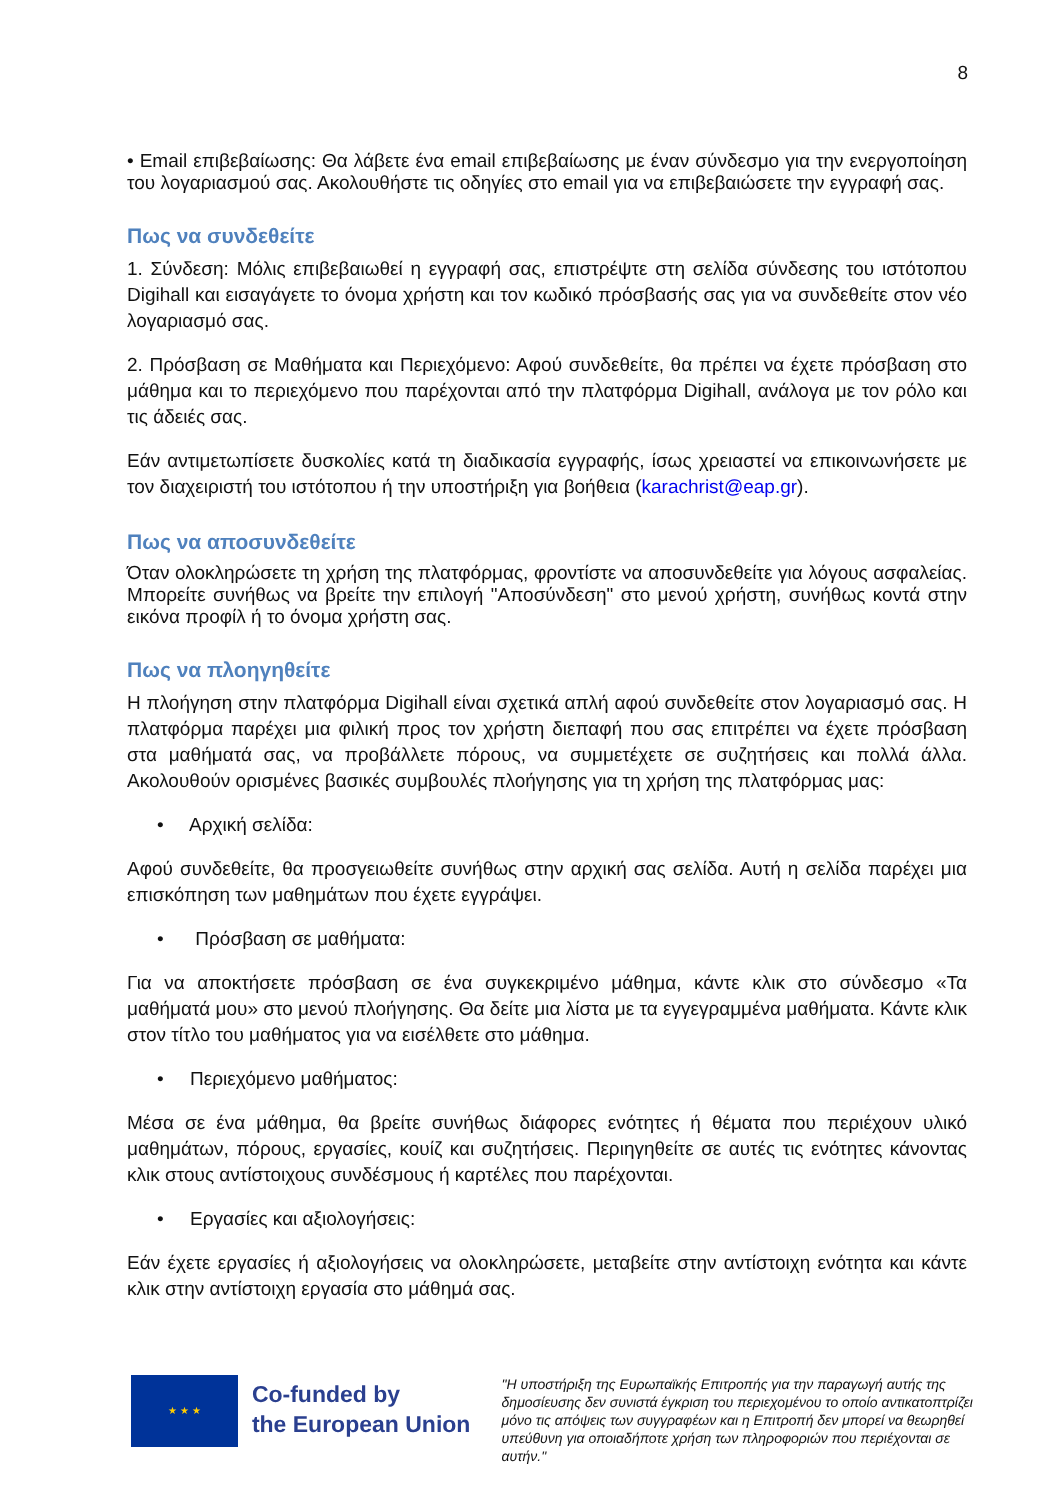8
• Email επιβεβαίωσης: Θα λάβετε ένα email επιβεβαίωσης με έναν σύνδεσμο για την ενεργοποίηση του λογαριασμού σας. Ακολουθήστε τις οδηγίες στο email για να επιβεβαιώσετε την εγγραφή σας.
Πως να συνδεθείτε
1. Σύνδεση: Μόλις επιβεβαιωθεί η εγγραφή σας, επιστρέψτε στη σελίδα σύνδεσης του ιστότοπου Digihall και εισαγάγετε το όνομα χρήστη και τον κωδικό πρόσβασής σας για να συνδεθείτε στον νέο λογαριασμό σας.
2. Πρόσβαση σε Μαθήματα και Περιεχόμενο: Αφού συνδεθείτε, θα πρέπει να έχετε πρόσβαση στο μάθημα και το περιεχόμενο που παρέχονται από την πλατφόρμα Digihall, ανάλογα με τον ρόλο και τις άδειές σας.
Εάν αντιμετωπίσετε δυσκολίες κατά τη διαδικασία εγγραφής, ίσως χρειαστεί να επικοινωνήσετε με τον διαχειριστή του ιστότοπου ή την υποστήριξη για βοήθεια (karachrist@eap.gr).
Πως να αποσυνδεθείτε
Όταν ολοκληρώσετε τη χρήση της πλατφόρμας, φροντίστε να αποσυνδεθείτε για λόγους ασφαλείας. Μπορείτε συνήθως να βρείτε την επιλογή "Αποσύνδεση" στο μενού χρήστη, συνήθως κοντά στην εικόνα προφίλ ή το όνομα χρήστη σας.
Πως να πλοηγηθείτε
Η πλοήγηση στην πλατφόρμα Digihall είναι σχετικά απλή αφού συνδεθείτε στον λογαριασμό σας. Η πλατφόρμα παρέχει μια φιλική προς τον χρήστη διεπαφή που σας επιτρέπει να έχετε πρόσβαση στα μαθήματά σας, να προβάλλετε πόρους, να συμμετέχετε σε συζητήσεις και πολλά άλλα. Ακολουθούν ορισμένες βασικές συμβουλές πλοήγησης για τη χρήση της πλατφόρμας μας:
• Αρχική σελίδα:
Αφού συνδεθείτε, θα προσγειωθείτε συνήθως στην αρχική σας σελίδα. Αυτή η σελίδα παρέχει μια επισκόπηση των μαθημάτων που έχετε εγγράψει.
• Πρόσβαση σε μαθήματα:
Για να αποκτήσετε πρόσβαση σε ένα συγκεκριμένο μάθημα, κάντε κλικ στο σύνδεσμο «Τα μαθήματά μου» στο μενού πλοήγησης. Θα δείτε μια λίστα με τα εγγεγραμμένα μαθήματα. Κάντε κλικ στον τίτλο του μαθήματος για να εισέλθετε στο μάθημα.
• Περιεχόμενο μαθήματος:
Μέσα σε ένα μάθημα, θα βρείτε συνήθως διάφορες ενότητες ή θέματα που περιέχουν υλικό μαθημάτων, πόρους, εργασίες, κουίζ και συζητήσεις. Περιηγηθείτε σε αυτές τις ενότητες κάνοντας κλικ στους αντίστοιχους συνδέσμους ή καρτέλες που παρέχονται.
• Εργασίες και αξιολογήσεις:
Εάν έχετε εργασίες ή αξιολογήσεις να ολοκληρώσετε, μεταβείτε στην αντίστοιχη ενότητα και κάντε κλικ στην αντίστοιχη εργασία στο μάθημά σας.
★ ★ ★
Co-funded by
the European Union
"Η υποστήριξη της Ευρωπαϊκής Επιτροπής για την παραγωγή αυτής της δημοσίευσης δεν συνιστά έγκριση του περιεχομένου το οποίο αντικατοπτρίζει μόνο τις απόψεις των συγγραφέων και η Επιτροπή δεν μπορεί να θεωρηθεί υπεύθυνη για οποιαδήποτε χρήση των πληροφοριών που περιέχονται σε αυτήν."